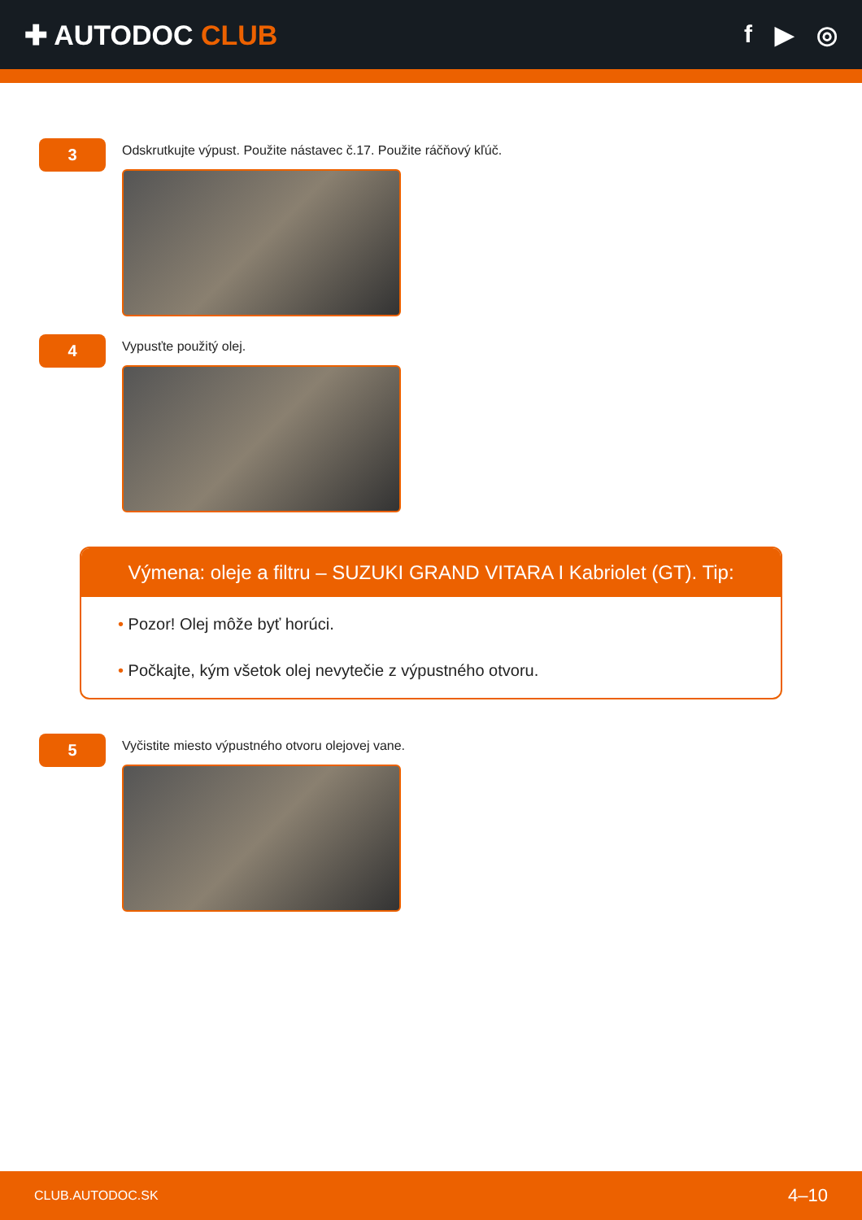✚ AUTODOC CLUB f ▶ ◎
3
Odskrutkujte výpust. Použite nástavec č.17. Použite ráčňový kľúč.
4
Vypusťte použitý olej.
Výmena: oleje a filtru – SUZUKI GRAND VITARA I Kabriolet (GT). Tip:
• Pozor! Olej môže byť horúci.
• Počkajte, kým všetok olej nevytečie z výpustného otvoru.
5
Vyčistite miesto výpustného otvoru olejovej vane.
CLUB.AUTODOC.SK 4–10